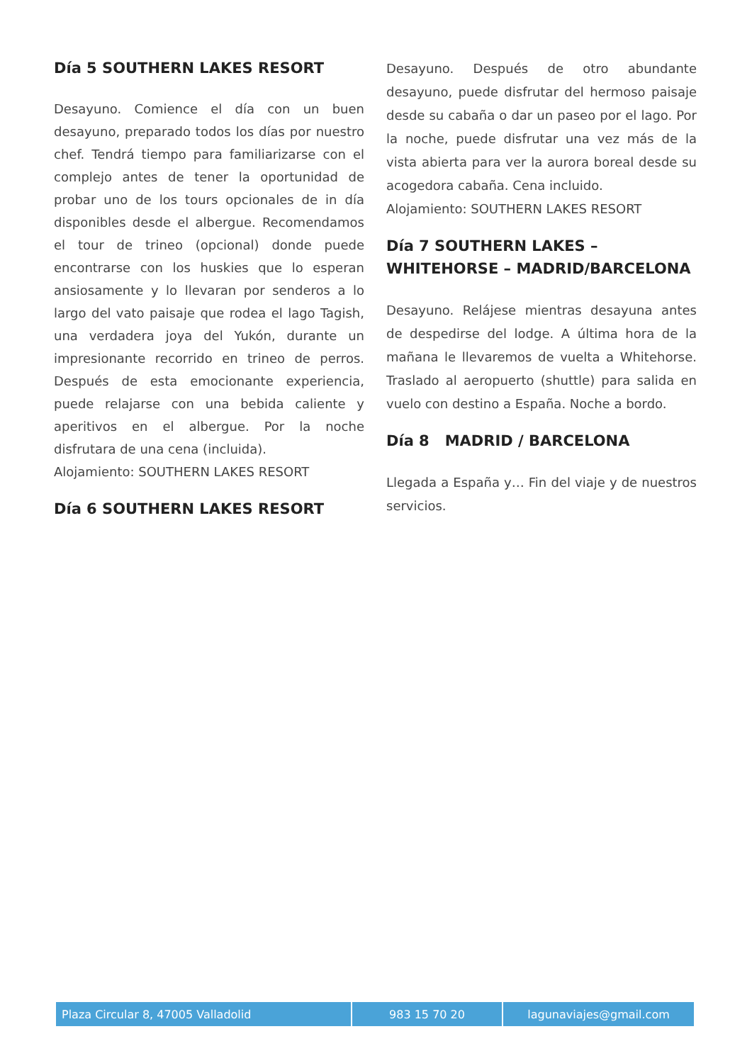Día 5 SOUTHERN LAKES RESORT
Desayuno. Comience el día con un buen desayuno, preparado todos los días por nuestro chef. Tendrá tiempo para familiarizarse con el complejo antes de tener la oportunidad de probar uno de los tours opcionales de in día disponibles desde el albergue. Recomendamos el tour de trineo (opcional) donde puede encontrarse con los huskies que lo esperan ansiosamente y lo llevaran por senderos a lo largo del vato paisaje que rodea el lago Tagish, una verdadera joya del Yukón, durante un impresionante recorrido en trineo de perros. Después de esta emocionante experiencia, puede relajarse con una bebida caliente y aperitivos en el albergue. Por la noche disfrutara de una cena (incluida).
Alojamiento: SOUTHERN LAKES RESORT
Día 6 SOUTHERN LAKES RESORT
Desayuno. Después de otro abundante desayuno, puede disfrutar del hermoso paisaje desde su cabaña o dar un paseo por el lago. Por la noche, puede disfrutar una vez más de la vista abierta para ver la aurora boreal desde su acogedora cabaña. Cena incluido.
Alojamiento: SOUTHERN LAKES RESORT
Día 7 SOUTHERN LAKES – WHITEHORSE – MADRID/BARCELONA
Desayuno. Relájese mientras desayuna antes de despedirse del lodge. A última hora de la mañana le llevaremos de vuelta a Whitehorse. Traslado al aeropuerto (shuttle) para salida en vuelo con destino a España. Noche a bordo.
Día 8 MADRID / BARCELONA
Llegada a España y… Fin del viaje y de nuestros servicios.
| Plaza Circular 8, 47005 Valladolid | 983 15 70 20 | lagunaviajes@gmail.com |